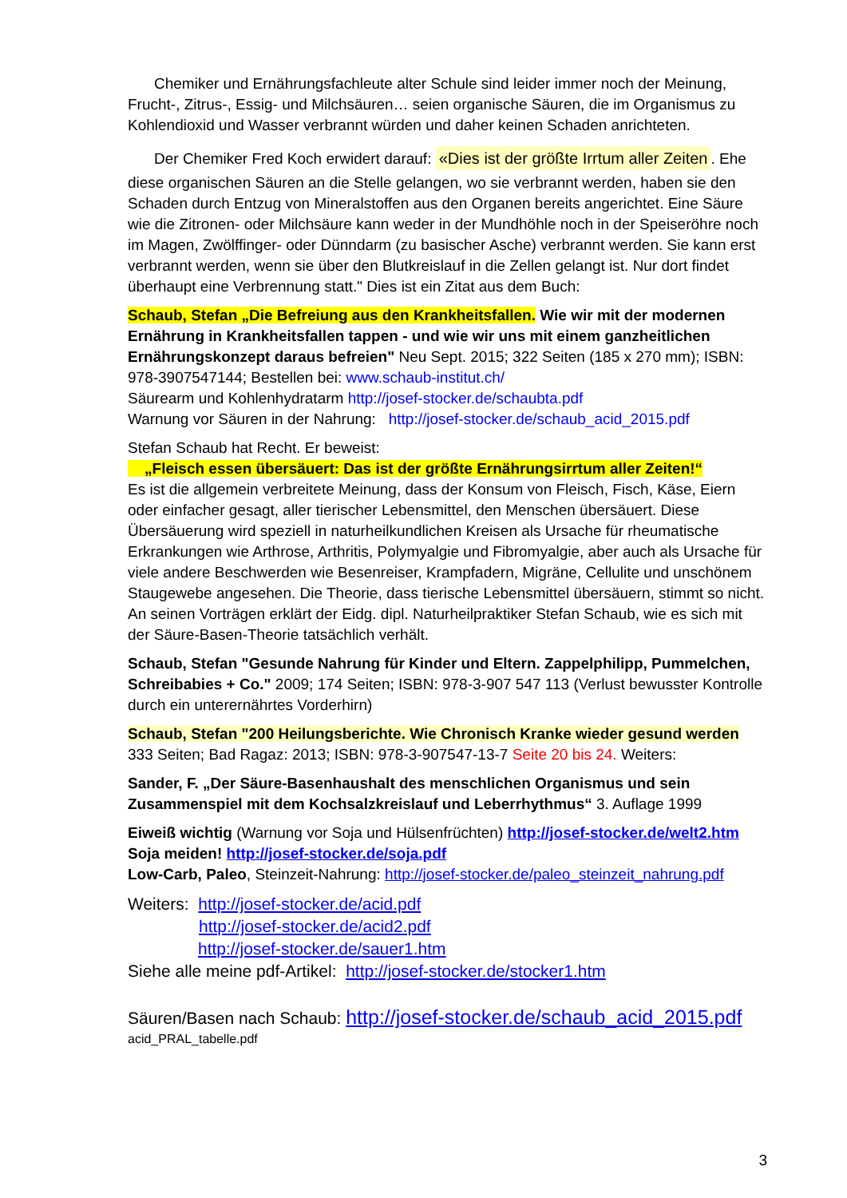Chemiker und Ernährungsfachleute alter Schule sind leider immer noch der Meinung, Frucht-, Zitrus-, Essig- und Milchsäuren… seien organische Säuren, die im Organismus zu Kohlendioxid und Wasser verbrannt würden und daher keinen Schaden anrichteten.
Der Chemiker Fred Koch erwidert darauf: «Dies ist der größte Irrtum aller Zeiten. Ehe diese organischen Säuren an die Stelle gelangen, wo sie verbrannt werden, haben sie den Schaden durch Entzug von Mineralstoffen aus den Organen bereits angerichtet. Eine Säure wie die Zitronen- oder Milchsäure kann weder in der Mundhöhle noch in der Speiseröhre noch im Magen, Zwölffinger- oder Dünndarm (zu basischer Asche) verbrannt werden. Sie kann erst verbrannt werden, wenn sie über den Blutkreislauf in die Zellen gelangt ist. Nur dort findet überhaupt eine Verbrennung statt." Dies ist ein Zitat aus dem Buch:
Schaub, Stefan „Die Befreiung aus den Krankheitsfallen. Wie wir mit der modernen Ernährung in Krankheitsfallen tappen - und wie wir uns mit einem ganzheitlichen Ernährungskonzept daraus befreien" Neu Sept. 2015; 322 Seiten (185 x 270 mm); ISBN: 978-3907547144; Bestellen bei: www.schaub-institut.ch/
Säurearm und Kohlenhydratarm http://josef-stocker.de/schaubta.pdf
Warnung vor Säuren in der Nahrung: http://josef-stocker.de/schaub_acid_2015.pdf
Stefan Schaub hat Recht. Er beweist:
„Fleisch essen übersäuert: Das ist der größte Ernährungsirrtum aller Zeiten!“
Es ist die allgemein verbreitete Meinung, dass der Konsum von Fleisch, Fisch, Käse, Eiern oder einfacher gesagt, aller tierischer Lebensmittel, den Menschen übersäuert. Diese Übersäuerung wird speziell in naturheilkundlichen Kreisen als Ursache für rheumatische Erkrankungen wie Arthrose, Arthritis, Polymyalgie und Fibromyalgie, aber auch als Ursache für viele andere Beschwerden wie Besenreiser, Krampfadern, Migräne, Cellulite und unschönem Staugewebe angesehen. Die Theorie, dass tierische Lebensmittel übersäuern, stimmt so nicht. An seinen Vorträgen erklärt der Eidg. dipl. Naturheilpraktiker Stefan Schaub, wie es sich mit der Säure-Basen-Theorie tatsächlich verhält.
Schaub, Stefan "Gesunde Nahrung für Kinder und Eltern. Zappelphilipp, Pummelchen, Schreibabies + Co." 2009; 174 Seiten; ISBN: 978-3-907 547 113 (Verlust bewusster Kontrolle durch ein unterernährtes Vorderhirn)
Schaub, Stefan "200 Heilungsberichte. Wie Chronisch Kranke wieder gesund werden
333 Seiten; Bad Ragaz: 2013; ISBN: 978-3-907547-13-7 Seite 20 bis 24. Weiters:
Sander, F. „Der Säure-Basenhaushalt des menschlichen Organismus und sein Zusammenspiel mit dem Kochsalzkreislauf und Leberrhythmus“ 3. Auflage 1999
Eiweiß wichtig (Warnung vor Soja und Hülsenfrüchten) http://josef-stocker.de/welt2.htm
Soja meiden! http://josef-stocker.de/soja.pdf
Low-Carb, Paleo, Steinzeit-Nahrung: http://josef-stocker.de/paleo_steinzeit_nahrung.pdf
Weiters: http://josef-stocker.de/acid.pdf
http://josef-stocker.de/acid2.pdf
http://josef-stocker.de/sauer1.htm
Siehe alle meine pdf-Artikel: http://josef-stocker.de/stocker1.htm
Säuren/Basen nach Schaub: http://josef-stocker.de/schaub_acid_2015.pdf
acid_PRAL_tabelle.pdf
3